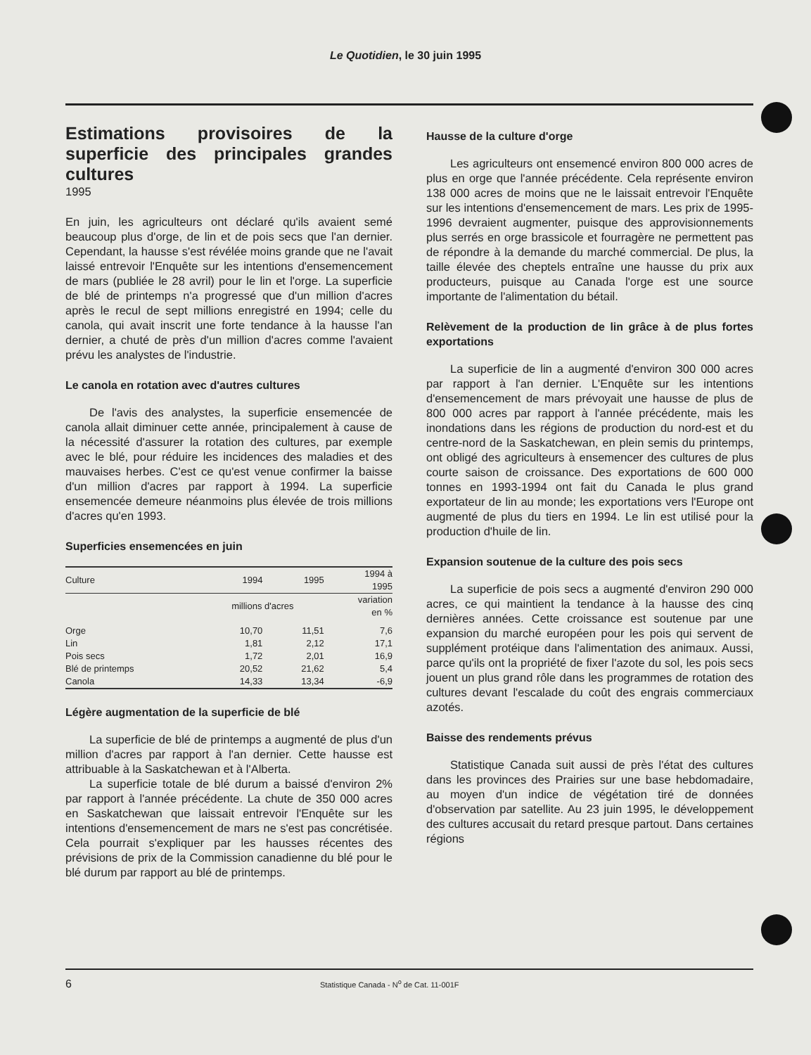Le Quotidien, le 30 juin 1995
Estimations provisoires de la superficie des principales grandes cultures
1995
En juin, les agriculteurs ont déclaré qu'ils avaient semé beaucoup plus d'orge, de lin et de pois secs que l'an dernier. Cependant, la hausse s'est révélée moins grande que ne l'avait laissé entrevoir l'Enquête sur les intentions d'ensemencement de mars (publiée le 28 avril) pour le lin et l'orge. La superficie de blé de printemps n'a progressé que d'un million d'acres après le recul de sept millions enregistré en 1994; celle du canola, qui avait inscrit une forte tendance à la hausse l'an dernier, a chuté de près d'un million d'acres comme l'avaient prévu les analystes de l'industrie.
Le canola en rotation avec d'autres cultures
De l'avis des analystes, la superficie ensemencée de canola allait diminuer cette année, principalement à cause de la nécessité d'assurer la rotation des cultures, par exemple avec le blé, pour réduire les incidences des maladies et des mauvaises herbes. C'est ce qu'est venue confirmer la baisse d'un million d'acres par rapport à 1994. La superficie ensemencée demeure néanmoins plus élevée de trois millions d'acres qu'en 1993.
Superficies ensemencées en juin
| Culture | 1994 | 1995 | 1994 à 1995 |
| --- | --- | --- | --- |
| | millions d'acres | | variation en % |
| Orge | 10,70 | 11,51 | 7,6 |
| Lin | 1,81 | 2,12 | 17,1 |
| Pois secs | 1,72 | 2,01 | 16,9 |
| Blé de printemps | 20,52 | 21,62 | 5,4 |
| Canola | 14,33 | 13,34 | -6,9 |
Légère augmentation de la superficie de blé
La superficie de blé de printemps a augmenté de plus d'un million d'acres par rapport à l'an dernier. Cette hausse est attribuable à la Saskatchewan et à l'Alberta.
La superficie totale de blé durum a baissé d'environ 2% par rapport à l'année précédente. La chute de 350 000 acres en Saskatchewan que laissait entrevoir l'Enquête sur les intentions d'ensemencement de mars ne s'est pas concrétisée. Cela pourrait s'expliquer par les hausses récentes des prévisions de prix de la Commission canadienne du blé pour le blé durum par rapport au blé de printemps.
Hausse de la culture d'orge
Les agriculteurs ont ensemencé environ 800 000 acres de plus en orge que l'année précédente. Cela représente environ 138 000 acres de moins que ne le laissait entrevoir l'Enquête sur les intentions d'ensemencement de mars. Les prix de 1995-1996 devraient augmenter, puisque des approvisionnements plus serrés en orge brassicole et fourragère ne permettent pas de répondre à la demande du marché commercial. De plus, la taille élevée des cheptels entraîne une hausse du prix aux producteurs, puisque au Canada l'orge est une source importante de l'alimentation du bétail.
Relèvement de la production de lin grâce à de plus fortes exportations
La superficie de lin a augmenté d'environ 300 000 acres par rapport à l'an dernier. L'Enquête sur les intentions d'ensemencement de mars prévoyait une hausse de plus de 800 000 acres par rapport à l'année précédente, mais les inondations dans les régions de production du nord-est et du centre-nord de la Saskatchewan, en plein semis du printemps, ont obligé des agriculteurs à ensemencer des cultures de plus courte saison de croissance. Des exportations de 600 000 tonnes en 1993-1994 ont fait du Canada le plus grand exportateur de lin au monde; les exportations vers l'Europe ont augmenté de plus du tiers en 1994. Le lin est utilisé pour la production d'huile de lin.
Expansion soutenue de la culture des pois secs
La superficie de pois secs a augmenté d'environ 290 000 acres, ce qui maintient la tendance à la hausse des cinq dernières années. Cette croissance est soutenue par une expansion du marché européen pour les pois qui servent de supplément protéique dans l'alimentation des animaux. Aussi, parce qu'ils ont la propriété de fixer l'azote du sol, les pois secs jouent un plus grand rôle dans les programmes de rotation des cultures devant l'escalade du coût des engrais commerciaux azotés.
Baisse des rendements prévus
Statistique Canada suit aussi de près l'état des cultures dans les provinces des Prairies sur une base hebdomadaire, au moyen d'un indice de végétation tiré de données d'observation par satellite. Au 23 juin 1995, le développement des cultures accusait du retard presque partout. Dans certaines régions
6 Statistique Canada - N<sup>o</sup> de Cat. 11-001F